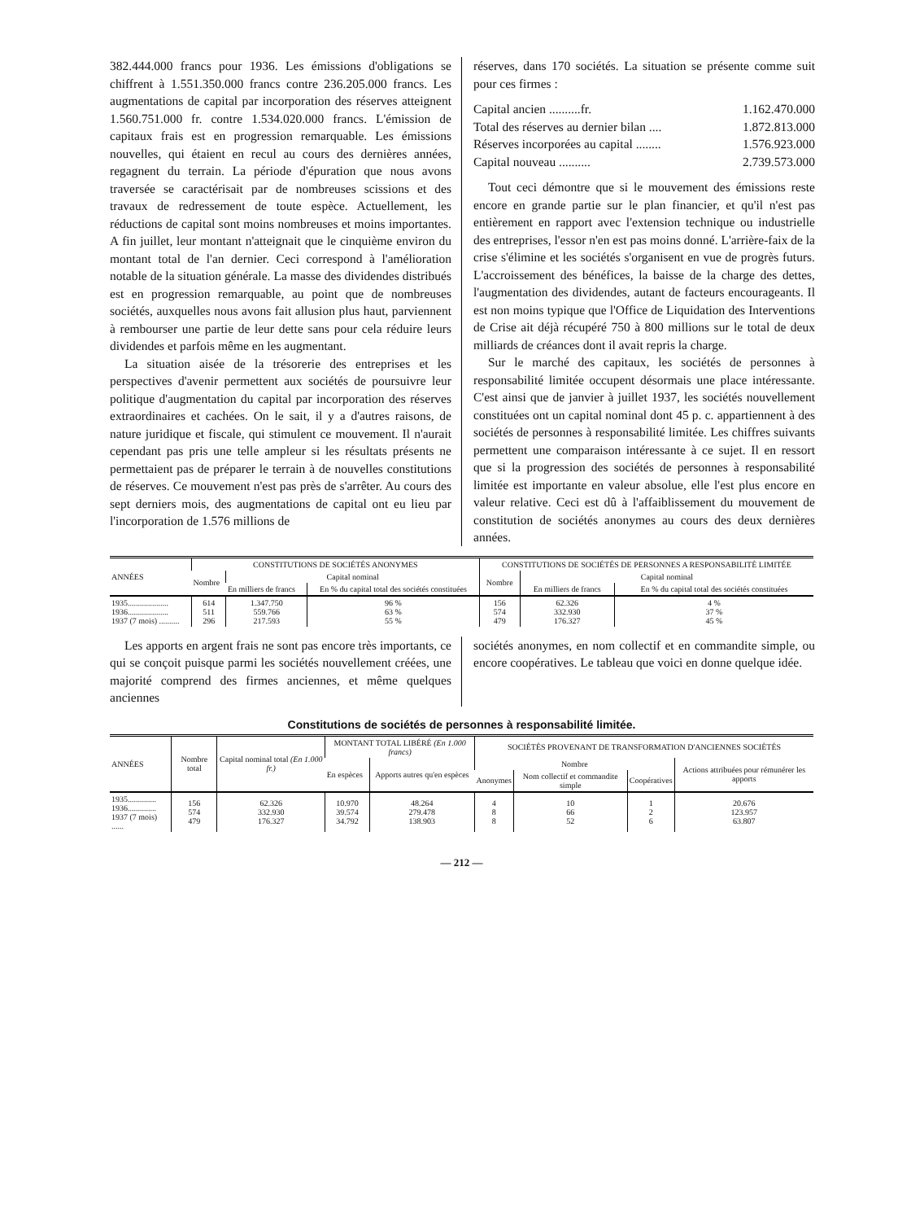382.444.000 francs pour 1936. Les émissions d'obligations se chiffrent à 1.551.350.000 francs contre 236.205.000 francs. Les augmentations de capital par incorporation des réserves atteignent 1.560.751.000 fr. contre 1.534.020.000 francs. L'émission de capitaux frais est en progression remarquable. Les émissions nouvelles, qui étaient en recul au cours des dernières années, regagnent du terrain. La période d'épuration que nous avons traversée se caractérisait par de nombreuses scissions et des travaux de redressement de toute espèce. Actuellement, les réductions de capital sont moins nombreuses et moins importantes. A fin juillet, leur montant n'atteignait que le cinquième environ du montant total de l'an dernier. Ceci correspond à l'amélioration notable de la situation générale. La masse des dividendes distribués est en progression remarquable, au point que de nombreuses sociétés, auxquelles nous avons fait allusion plus haut, parviennent à rembourser une partie de leur dette sans pour cela réduire leurs dividendes et parfois même en les augmentant.
La situation aisée de la trésorerie des entreprises et les perspectives d'avenir permettent aux sociétés de poursuivre leur politique d'augmentation du capital par incorporation des réserves extraordinaires et cachées. On le sait, il y a d'autres raisons, de nature juridique et fiscale, qui stimulent ce mouvement. Il n'aurait cependant pas pris une telle ampleur si les résultats présents ne permettaient pas de préparer le terrain à de nouvelles constitutions de réserves. Ce mouvement n'est pas près de s'arrêter. Au cours des sept derniers mois, des augmentations de capital ont eu lieu par l'incorporation de 1.576 millions de
réserves, dans 170 sociétés. La situation se présente comme suit pour ces firmes :
Capital ancien ..........fr. 1.162.470.000
Total des réserves au dernier bilan .... 1.872.813.000
Réserves incorporées au capital ........ 1.576.923.000
Capital nouveau .......... 2.739.573.000
Tout ceci démontre que si le mouvement des émissions reste encore en grande partie sur le plan financier, et qu'il n'est pas entièrement en rapport avec l'extension technique ou industrielle des entreprises, l'essor n'en est pas moins donné. L'arrière-faix de la crise s'élimine et les sociétés s'organisent en vue de progrès futurs. L'accroissement des bénéfices, la baisse de la charge des dettes, l'augmentation des dividendes, autant de facteurs encourageants. Il est non moins typique que l'Office de Liquidation des Interventions de Crise ait déjà récupéré 750 à 800 millions sur le total de deux milliards de créances dont il avait repris la charge.
Sur le marché des capitaux, les sociétés de personnes à responsabilité limitée occupent désormais une place intéressante. C'est ainsi que de janvier à juillet 1937, les sociétés nouvellement constituées ont un capital nominal dont 45 p. c. appartiennent à des sociétés de personnes à responsabilité limitée. Les chiffres suivants permettent une comparaison intéressante à ce sujet. Il en ressort que si la progression des sociétés de personnes à responsabilité limitée est importante en valeur absolue, elle l'est plus encore en valeur relative. Ceci est dû à l'affaiblissement du mouvement de constitution de sociétés anonymes au cours des deux dernières années.
| ANNÉES | CONSTITUTIONS DE SOCIÉTÉS ANONYMES | | | CONSTITUTIONS DE SOCIÉTÉS DE PERSONNES A RESPONSABILITÉ LIMITÉE | | |
| --- | --- | --- | --- | --- | --- | --- |
| | Nombre | Capital nominal | | Nombre | Capital nominal | |
| | | En milliers de francs | En % du capital total des sociétés constituées | | En milliers de francs | En % du capital total des sociétés constituées |
| 1935.................... 1936.................... 1937 (7 mois) .......... | 614 511 296 | 1.347.750 559.766 217.593 | 96 % 63 % 55 % | 156 574 479 | 62.326 332.930 176.327 | 4 % 37 % 45 % |
Les apports en argent frais ne sont pas encore très importants, ce qui se conçoit puisque parmi les sociétés nouvellement créées, une majorité comprend des firmes anciennes, et même quelques anciennes
sociétés anonymes, en nom collectif et en commandite simple, ou encore coopératives. Le tableau que voici en donne quelque idée.
Constitutions de sociétés de personnes à responsabilité limitée.
| ANNÉES | Nombre total | Capital nominal total (En 1.000 fr.) | MONTANT TOTAL LIBÉRÉ (En 1.000 francs) | | SOCIÉTÉS PROVENANT DE TRANSFORMATION D'ANCIENNES SOCIÉTÉS | | | |
| --- | --- | --- | --- | --- | --- | --- | --- | --- |
| | | | En espèces | Apports autres qu'en espèces | Nombre | | | Actions attribuées pour rémunérer les apports |
| | | | | | Anonymes | Nom collectif et commandite simple | Coopératives | |
| 1935.............. 1936.............. 1937 (7 mois) ...... | 156 574 479 | 62.326 332.930 176.327 | 10.970 39.574 34.792 | 48.264 279.478 138.903 | 4 8 8 | 10 66 52 | 1 2 6 | 20.676 123.957 63.807 |
— 212 —